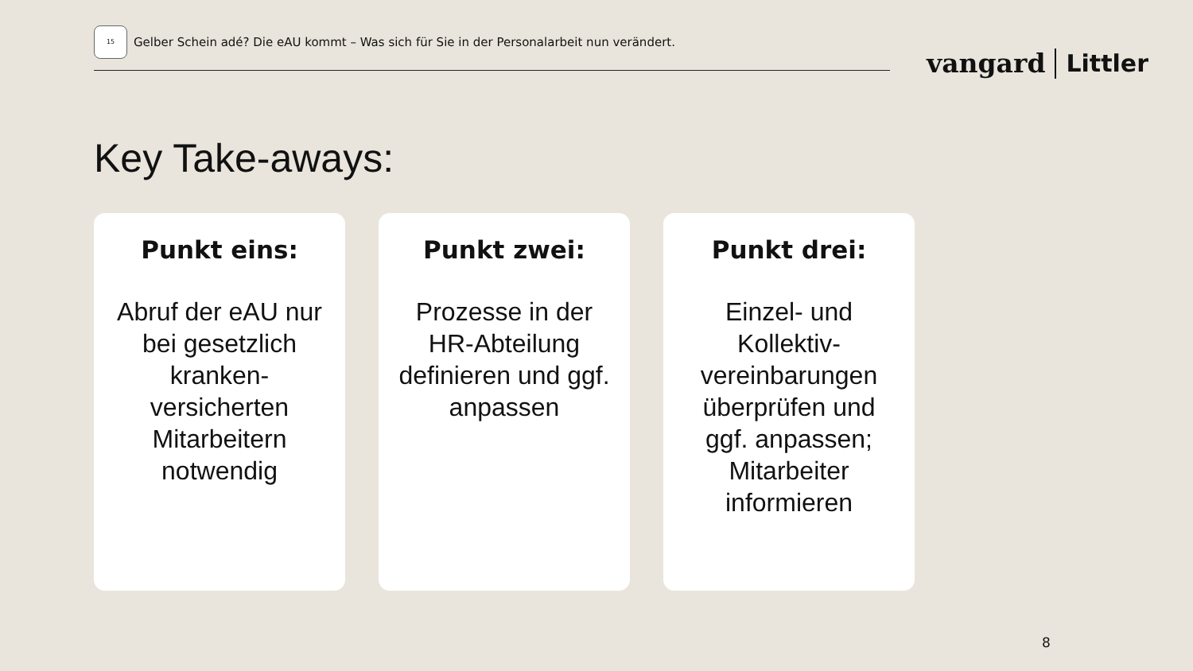15
Gelber Schein adé? Die eAU kommt – Was sich für Sie in der Personalarbeit nun verändert.
vangard Littler
Key Take-aways:
Punkt eins:
Abruf der eAU nur bei gesetzlich kranken-versicherten Mitarbeitern notwendig
Punkt zwei:
Prozesse in der HR-Abteilung definieren und ggf. anpassen
Punkt drei:
Einzel- und Kollektiv-vereinbarungen überprüfen und ggf. anpassen; Mitarbeiter informieren
8